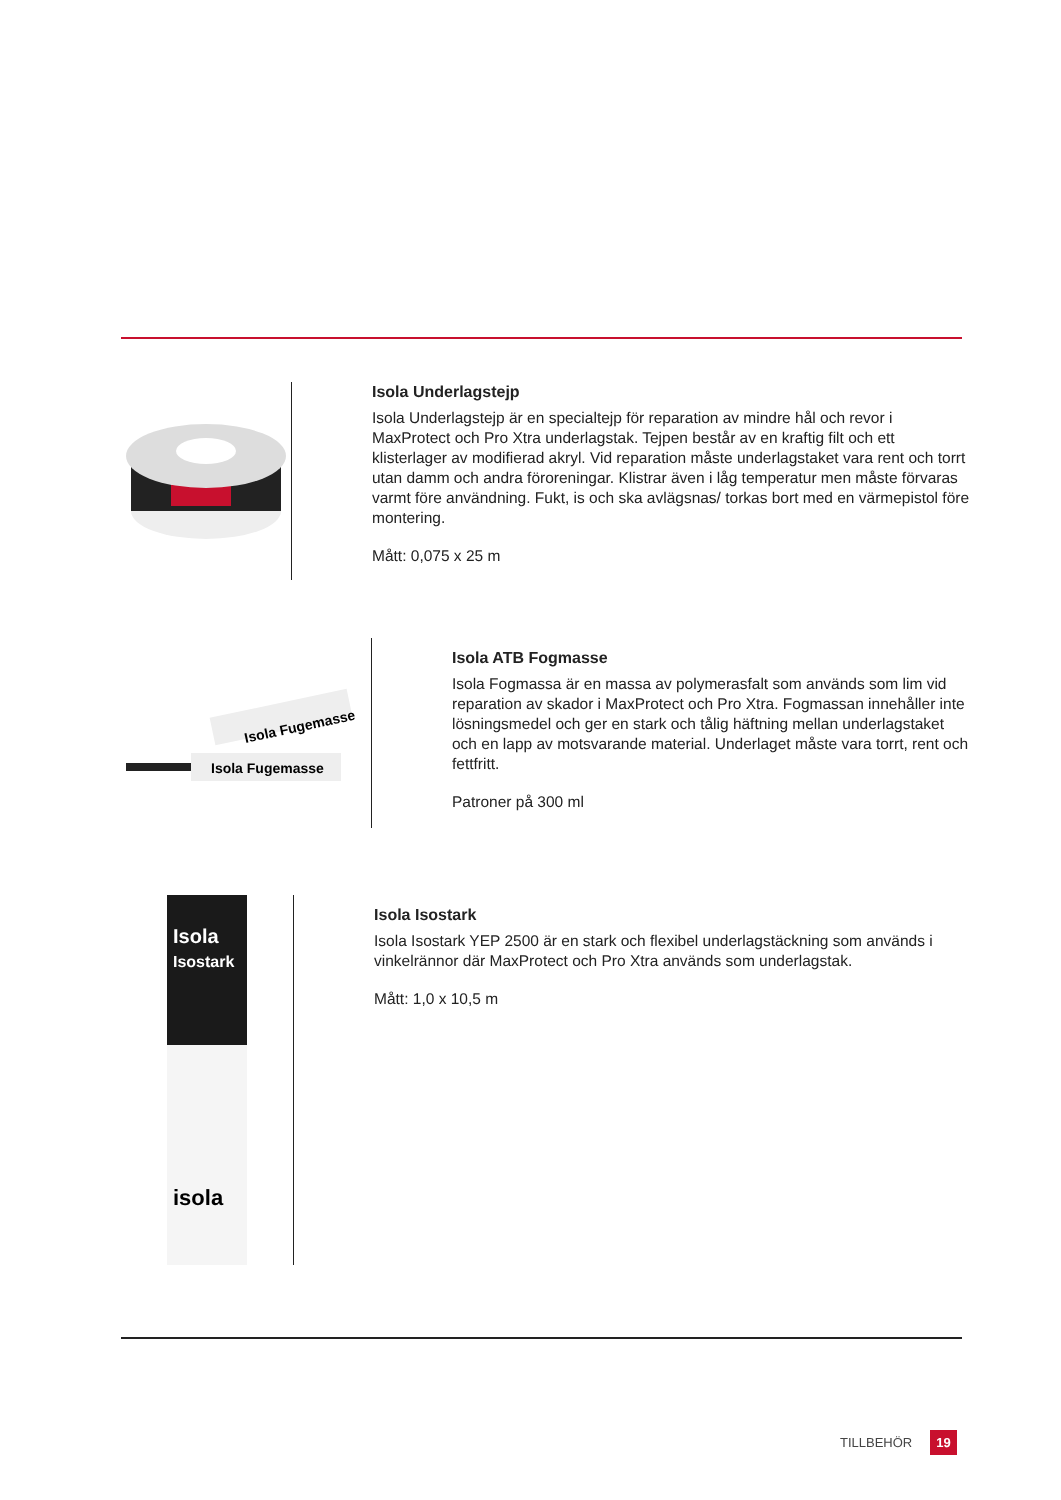Isola Underlagstejp
Isola Underlagstejp är en specialtejp för reparation av mindre hål och revor i MaxProtect och Pro Xtra underlagstak. Tejpen består av en kraftig filt och ett klisterlager av modifierad akryl. Vid reparation måste underlagstaket vara rent och torrt utan damm och andra föroreningar. Klistrar även i låg temperatur men måste förvaras varmt före användning. Fukt, is och ska avlägsnas/ torkas bort med en värmepistol före montering.
Mått: 0,075 x 25 m
Isola Fugemasse
Isola Fugemasse
Isola ATB Fogmasse
Isola Fogmassa är en massa av polymerasfalt som används som lim vid reparation av skador i MaxProtect och Pro Xtra. Fogmassan innehåller inte lösningsmedel och ger en stark och tålig häftning mellan underlagstaket och en lapp av motsvarande material. Underlaget måste vara torrt, rent och fettfritt.
Patroner på 300 ml
Isola
Isostark
isola
Isola Isostark
Isola Isostark YEP 2500 är en stark och flexibel underlagstäckning som används i vinkelrännor där MaxProtect och Pro Xtra används som underlagstak.
Mått: 1,0 x 10,5 m
TILLBEHÖR 19